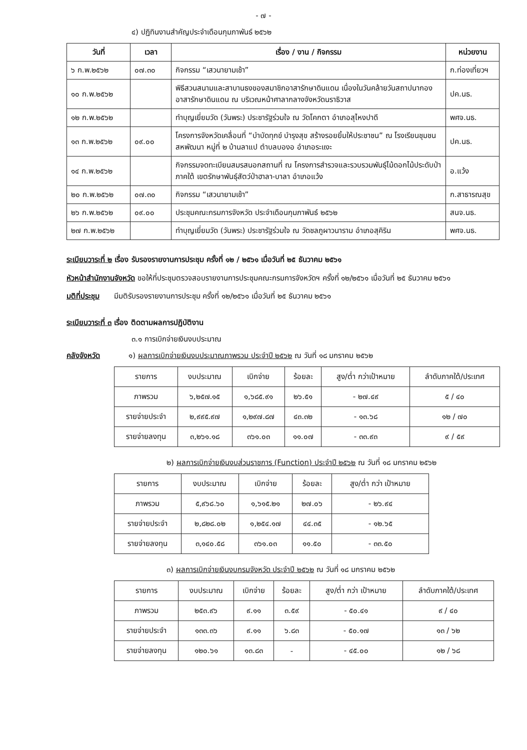- ๗ -
๔) ปฏิทินงานสำคัญประจำเดือนกุมภาพันธ์ ๒๕๖๒
| วันที่ | เวลา | เรื่อง / งาน / กิจกรรม | หน่วยงาน |
| --- | --- | --- | --- |
| ๖ ก.พ.๒๕๖๒ | ๐๗.๓๐ | กิจกรรม “เสวนายามเช้า” | ก.ท่องเที่ยวฯ |
| ๑๐ ก.พ.๒๕๖๒ | | พิธีสวนสนามและสาบานธงของสมาชิกอาสารักษาดินแดน เนื่องในวันคล้ายวันสถาปนากองอาสารักษาดินแดน ณ บริเวณหน้าศาลากลางจังหวัดนราธิวาส | ปค.นธ. |
| ๑๒ ก.พ.๒๕๖๒ | | ทำบุญเยี่ยมวัด (วันพระ) ประชารัฐร่วมใจ ณ วัดโคกตา อำเภอสุไหงปาดี | พศจ.นธ. |
| ๑๓ ก.พ.๒๕๖๒ | ๐๙.๐๐ | โครงการจังหวัดเคลื่อนที่ “บำบัดทุกข์ บำรุงสุข สร้างรอยยิ้มให้ประชาชน” ณ โรงเรียนชุมชนสหพัฒนา หมู่ที่ ๒ บ้านลาแป ตำบลบองอ อำเภอระแงะ | ปค.นธ. |
| ๑๔ ก.พ.๒๕๖๒ | | กิจกรรมจดทะเบียนสมรสนอกสถานที่ ณ โครงการสำรวจและรวบรวมพันธุ์ไม้ดอกไม้ประดับป่าภาคใต้ เขตรักษาพันธุ์สัตว์ป่าฮาลา-บาลา อำเภอแว้ง | อ.แว้ง |
| ๒๐ ก.พ.๒๕๖๒ | ๐๗.๓๐ | กิจกรรม “เสวนายามเช้า” | ก.สาธารณสุข |
| ๒๖ ก.พ.๒๕๖๒ | ๐๙.๐๐ | ประชุมคณะกรมการจังหวัด ประจำเดือนกุมภาพันธ์ ๒๕๖๒ | สนจ.นธ. |
| ๒๗ ก.พ.๒๕๖๒ | | ทำบุญเยี่ยมวัด (วันพระ) ประชารัฐร่วมใจ ณ วัดชลภูผาวนาราม อำเภอสุคิริน | พศจ.นธ. |
ระเบียบวาระที่ ๒ เรื่อง รับรองรายงานการประชุม ครั้งที่ ๑๒ / ๒๕๖๑ เมื่อวันที่ ๒๕ ธันวาคม ๒๕๖๑
หัวหน้าสำนักงานจังหวัด ขอให้ที่ประชุมตรวจสอบรายงานการประชุมคณะกรมการจังหวัดฯ ครั้งที่ ๑๒/๒๕๖๑ เมื่อวันที่ ๒๕ ธันวาคม ๒๕๖๑
มติที่ประชุม มีมติรับรองรายงานการประชุม ครั้งที่ ๑๒/๒๕๖๑ เมื่อวันที่ ๒๕ ธันวาคม ๒๕๖๑
ระเบียบวาระที่ ๓ เรื่อง ติดตามผลการปฏิบัติงาน
๓.๑ การเบิกจ่ายเงินงบประมาณ
คลังจังหวัด ๑) ผลการเบิกจ่ายเงินงบประมาณภาพรวม ประจำปี ๒๕๖๒ ณ วันที่ ๑๘ มกราคม ๒๕๖๒
| รายการ | งบประมาณ | เบิกจ่าย | ร้อยละ | สูง/ต่ำ กว่าเป้าหมาย | ลำดับภาคใต้/ประเทศ |
| --- | --- | --- | --- | --- | --- |
| ภาพรวม | ๖,๒๕๗.๑๕ | ๑,๖๘๕.๙๑ | ๒๖.๕๑ | - ๒๗.๔๙ | ๕ / ๔๐ |
| รายจ่ายประจำ | ๒,๙๙๕.๙๗ | ๑,๒๙๗.๘๗ | ๔๓.๓๒ | - ๑๓.๖๘ | ๑๒ / ๗๐ |
| รายจ่ายลงทุน | ๓,๒๖๑.๑๘ | ๓๖๑.๐๓ | ๑๑.๐๗ | - ๓๓.๙๓ | ๙ / ๕๙ |
๒) ผลการเบิกจ่ายเงินงบส่วนราชการ (Function) ประจำปี ๒๕๖๒ ณ วันที่ ๑๘ มกราคม ๒๕๖๒
| รายการ | งบประมาณ | เบิกจ่าย | ร้อยละ | สูง/ต่ำ กว่า เป้าหมาย |
| --- | --- | --- | --- | --- |
| ภาพรวม | ๕,๙๖๘.๖๐ | ๑,๖๑๕.๒๑ | ๒๗.๐๖ | - ๒๖.๙๔ |
| รายจ่ายประจำ | ๒,๘๒๘.๐๒ | ๑,๒๕๔.๑๗ | ๔๔.๓๕ | - ๑๒.๖๕ |
| รายจ่ายลงทุน | ๓,๑๔๐.๕๘ | ๓๖๑.๐๓ | ๑๑.๕๐ | - ๓๓.๕๐ |
๓) ผลการเบิกจ่ายเงินงบกรมจังหวัด ประจำปี ๒๕๖๒ ณ วันที่ ๑๘ มกราคม ๒๕๖๒
| รายการ | งบประมาณ | เบิกจ่าย | ร้อยละ | สูง/ต่ำ กว่า เป้าหมาย | ลำดับภาคใต้/ประเทศ |
| --- | --- | --- | --- | --- | --- |
| ภาพรวม | ๒๕๓.๙๖ | ๙.๑๑ | ๓.๕๙ | - ๕๐.๔๑ | ๙ / ๔๐ |
| รายจ่ายประจำ | ๑๓๓.๓๖ | ๙.๑๑ | ๖.๘๓ | - ๕๐.๑๗ | ๑๓ / ๖๒ |
| รายจ่ายลงทุน | ๑๒๐.๖๑ | ๑๓.๘๓ | - | - ๔๕.๐๐ | ๑๒ / ๖๘ |